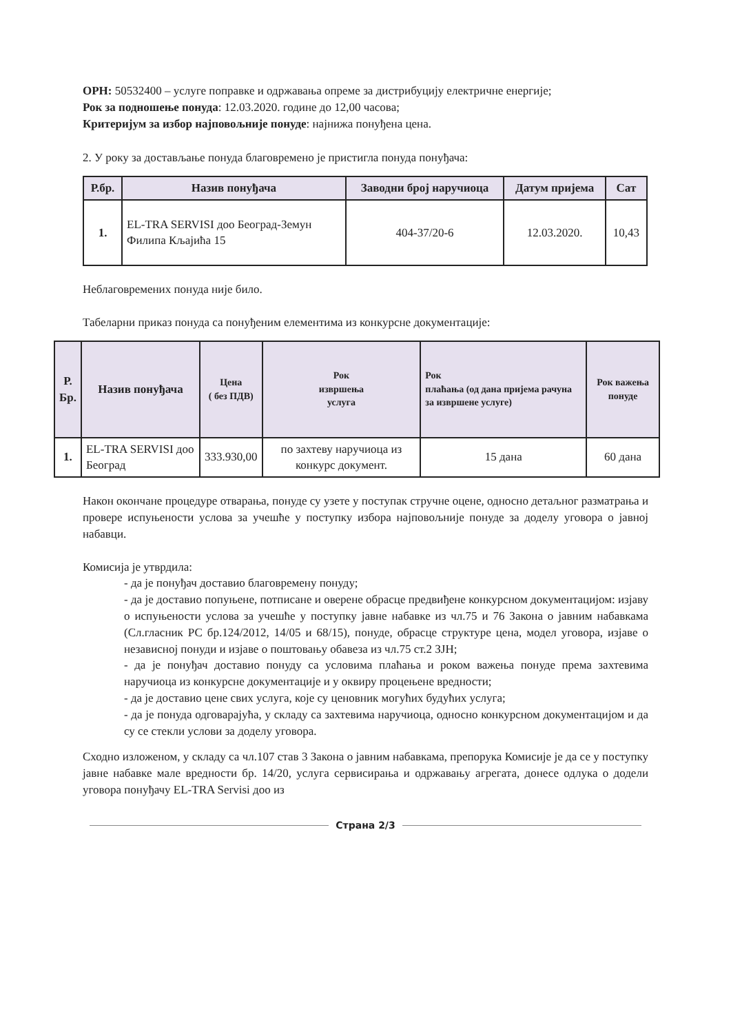ОРН: 50532400 – услуге поправке и одржавања опреме за дистрибуцију електричне енергије;
Рок за подношење понуда: 12.03.2020. године до 12,00 часова;
Критеријум за избор најповољније понуде: најнижа понуђена цена.
2. У року за достављање понуда благовремено је пристигла понуда понуђача:
| Р.бр. | Назив понуђача | Заводни број наручиоца | Датум пријема | Сат |
| --- | --- | --- | --- | --- |
| 1. | EL-TRA SERVISI доо Београд-Земун Филипа Кљајића 15 | 404-37/20-6 | 12.03.2020. | 10,43 |
Неблаговремених понуда није било.
Табеларни приказ понуда са понуђеним елементима из конкурсне документације:
| Р. Бр. | Назив понуђача | Цена ( без ПДВ) | Рок извршења услуга | Рок плаћања (од дана пријема рачуна за извршене услуге) | Рок важења понуде |
| --- | --- | --- | --- | --- | --- |
| 1. | EL-TRA SERVISI доо Београд | 333.930,00 | по захтеву наручиоца из конкурс документ. | 15 дана | 60 дана |
Након окончане процедуре отварања, понуде су узете у поступак стручне оцене, односно детаљног разматрања и провере испуњености услова за учешће у поступку избора најповољније понуде за доделу уговора о јавној набавци.
Комисија је утврдила:
- да је понуђач доставио благовремену понуду;
- да је доставио попуњене, потписане и оверене обрасце предвиђене конкурсном документацијом: изјаву о испуњености услова за учешће у поступку јавне набавке из чл.75 и 76 Закона о јавним набавкама (Сл.гласник РС бр.124/2012, 14/05 и 68/15), понуде, обрасце структуре цена, модел уговора, изјаве о независној понуди и изјаве о поштовању обавеза из чл.75 ст.2 ЗЈН;
- да је понуђач доставио понуду са условима плаћања и роком важења понуде према захтевима наручиоца из конкурсне документације и у оквиру процењене вредности;
- да је доставио цене свих услуга, које су ценовник могућих будућих услуга;
- да је понуда одговарајућа, у складу са захтевима наручиоца, односно конкурсном документацијом и да су се стекли услови за доделу уговора.
Сходно изложеном, у складу са чл.107 став 3 Закона о јавним набавкама, препорука Комисије је да се у поступку јавне набавке мале вредности бр. 14/20, услуга сервисирања и одржавању агрегата, донесе одлука о додели уговора понуђачу EL-TRA Servisi доо из
Страна 2/3